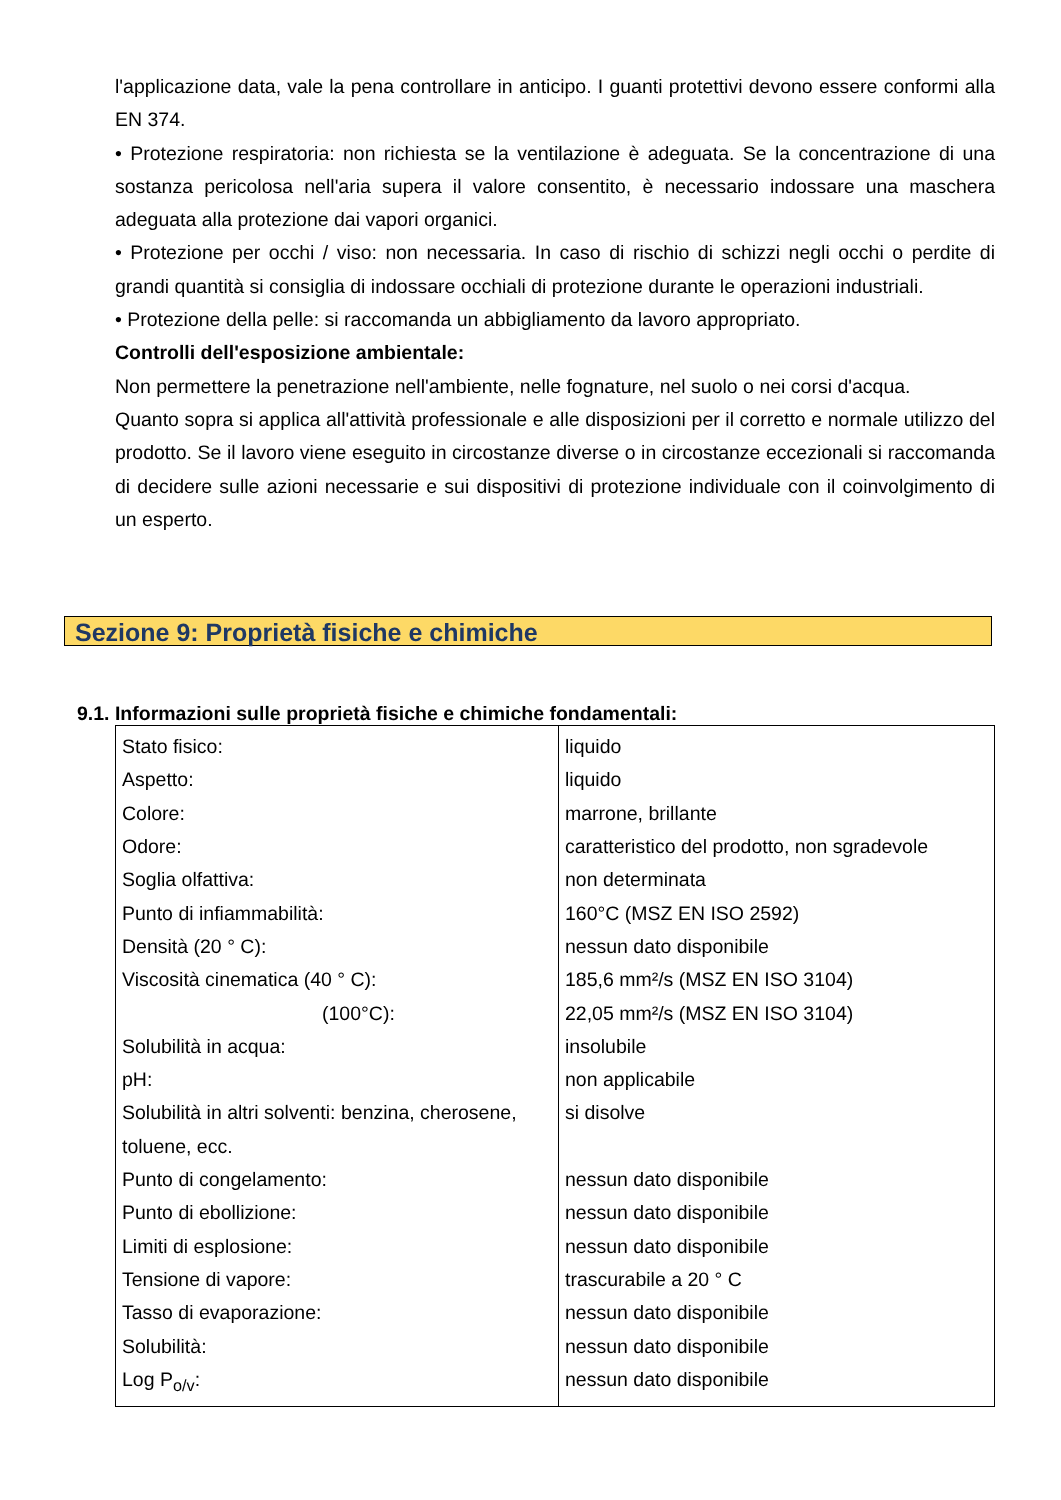l'applicazione data, vale la pena controllare in anticipo. I guanti protettivi devono essere conformi alla EN 374.
• Protezione respiratoria: non richiesta se la ventilazione è adeguata. Se la concentrazione di una sostanza pericolosa nell'aria supera il valore consentito, è necessario indossare una maschera adeguata alla protezione dai vapori organici.
• Protezione per occhi / viso: non necessaria. In caso di rischio di schizzi negli occhi o perdite di grandi quantità si consiglia di indossare occhiali di protezione durante le operazioni industriali.
• Protezione della pelle: si raccomanda un abbigliamento da lavoro appropriato.
Controlli dell'esposizione ambientale:
Non permettere la penetrazione nell'ambiente, nelle fognature, nel suolo o nei corsi d'acqua.
Quanto sopra si applica all'attività professionale e alle disposizioni per il corretto e normale utilizzo del prodotto. Se il lavoro viene eseguito in circostanze diverse o in circostanze eccezionali si raccomanda di decidere sulle azioni necessarie e sui dispositivi di protezione individuale con il coinvolgimento di un esperto.
Sezione 9: Proprietà fisiche e chimiche
9.1. Informazioni sulle proprietà fisiche e chimiche fondamentali:
| Stato fisico: Aspetto: Colore: Odore: Soglia olfattiva: Punto di infiammabilità: Densità (20 ° C): Viscosità cinematica (40 ° C): (100°C): Solubilità in acqua: pH: Solubilità in altri solventi: benzina, cherosene, toluene, ecc. Punto di congelamento: Punto di ebollizione: Limiti di esplosione: Tensione di vapore: Tasso di evaporazione: Solubilità: Log P<sub>o/v</sub>: | liquido liquido marrone, brillante caratteristico del prodotto, non sgradevole non determinata 160°C (MSZ EN ISO 2592) nessun dato disponibile 185,6 mm²/s (MSZ EN ISO 3104) 22,05 mm²/s (MSZ EN ISO 3104) insolubile non applicabile si disolve nessun dato disponibile nessun dato disponibile nessun dato disponibile trascurabile a 20 ° C nessun dato disponibile nessun dato disponibile nessun dato disponibile |